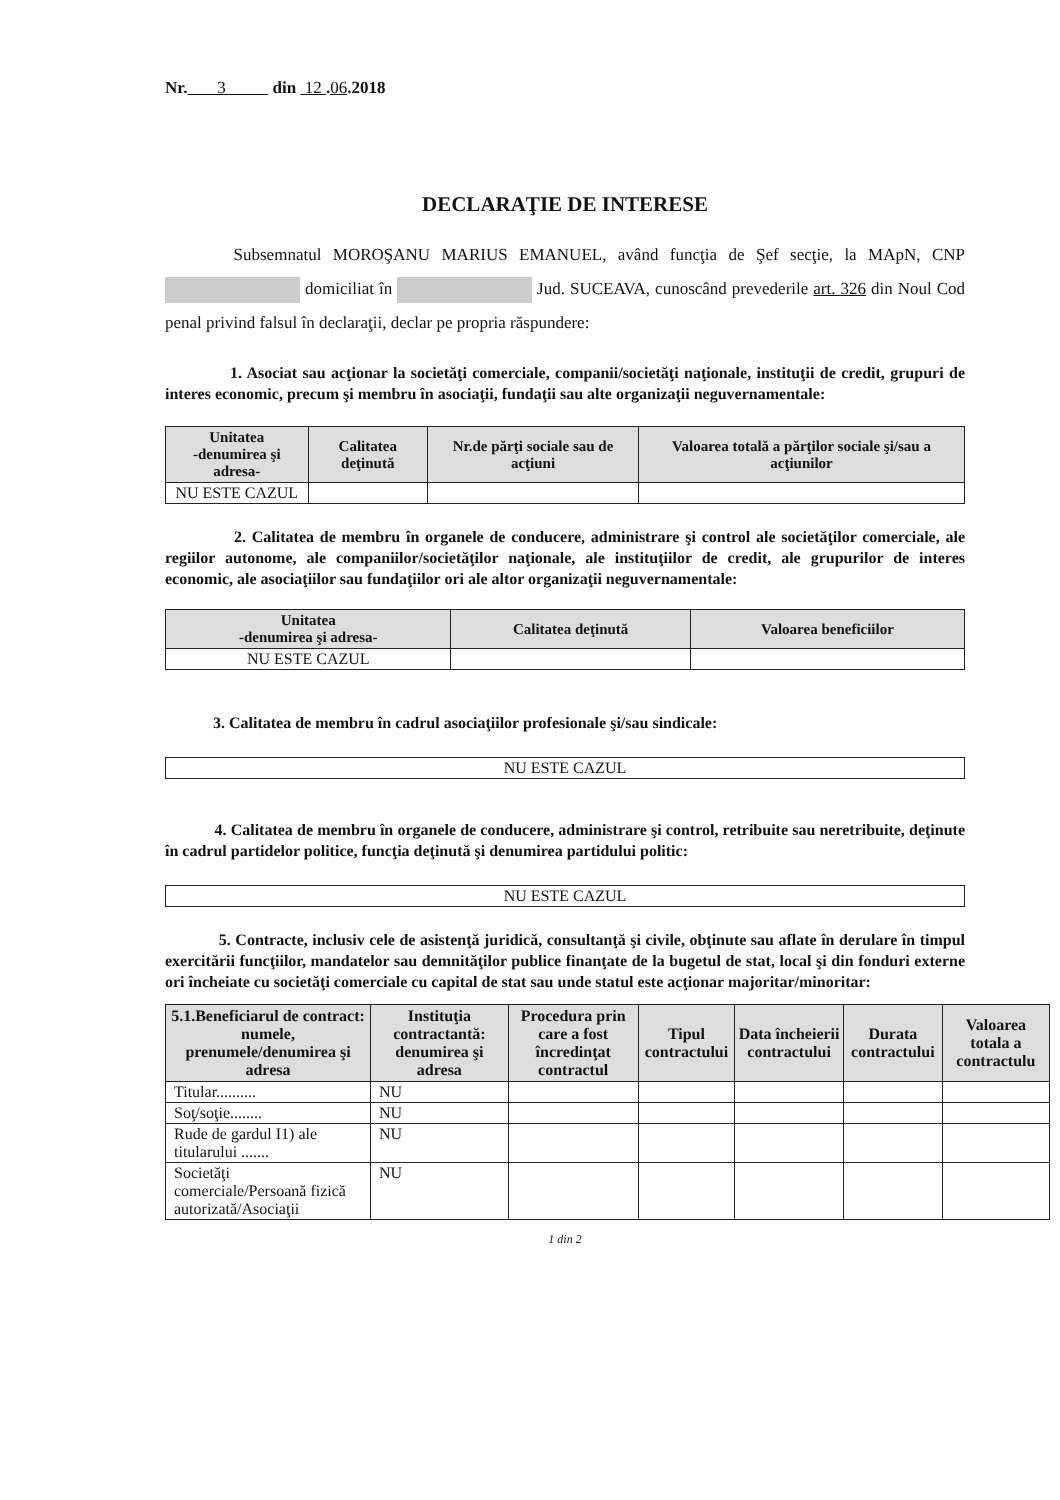Nr. 3 din 12 .06.2018
DECLARAŢIE DE INTERESE
Subsemnatul MOROŞANU MARIUS EMANUEL, având funcţia de Şef secţie, la MApN, CNP domiciliat în Jud. SUCEAVA, cunoscând prevederile art. 326 din Noul Cod penal privind falsul în declaraţii, declar pe propria răspundere:
1. Asociat sau acţionar la societăţi comerciale, companii/societăţi naţionale, instituţii de credit, grupuri de interes economic, precum şi membru în asociaţii, fundaţii sau alte organizaţii neguvernamentale:
| Unitatea -denumirea şi adresa- | Calitatea deţinută | Nr.de părţi sociale sau de acţiuni | Valoarea totală a părţilor sociale şi/sau a acţiunilor |
| --- | --- | --- | --- |
| NU ESTE CAZUL | | | |
2. Calitatea de membru în organele de conducere, administrare şi control ale societăţilor comerciale, ale regiilor autonome, ale companiilor/societăţilor naţionale, ale instituţiilor de credit, ale grupurilor de interes economic, ale asociaţiilor sau fundaţiilor ori ale altor organizaţii neguvernamentale:
| Unitatea -denumirea şi adresa- | Calitatea deţinută | Valoarea beneficiilor |
| --- | --- | --- |
| NU ESTE CAZUL | | |
3. Calitatea de membru în cadrul asociaţiilor profesionale şi/sau sindicale:
| NU ESTE CAZUL |
4. Calitatea de membru în organele de conducere, administrare şi control, retribuite sau neretribuite, deţinute în cadrul partidelor politice, funcţia deţinută şi denumirea partidului politic:
| NU ESTE CAZUL |
5. Contracte, inclusiv cele de asistenţă juridică, consultanţă şi civile, obţinute sau aflate în derulare în timpul exercitării funcţiilor, mandatelor sau demnităţilor publice finanţate de la bugetul de stat, local şi din fonduri externe ori încheiate cu societăţi comerciale cu capital de stat sau unde statul este acţionar majoritar/minoritar:
| 5.1.Beneficiarul de contract: numele, prenumele/denumirea şi adresa | Instituţia contractantă: denumirea şi adresa | Procedura prin care a fost încredinţat contractul | Tipul contractului | Data încheierii contractului | Durata contractului | Valoarea totala a contractulu |
| --- | --- | --- | --- | --- | --- | --- |
| Titular.......... | NU | | | | | |
| Soţ/soţie........ | NU | | | | | |
| Rude de gardul I1) ale titularului ....... | NU | | | | | |
| Societăţi comerciale/Persoană fizică autorizată/Asociaţii | NU | | | | | |
1 din 2